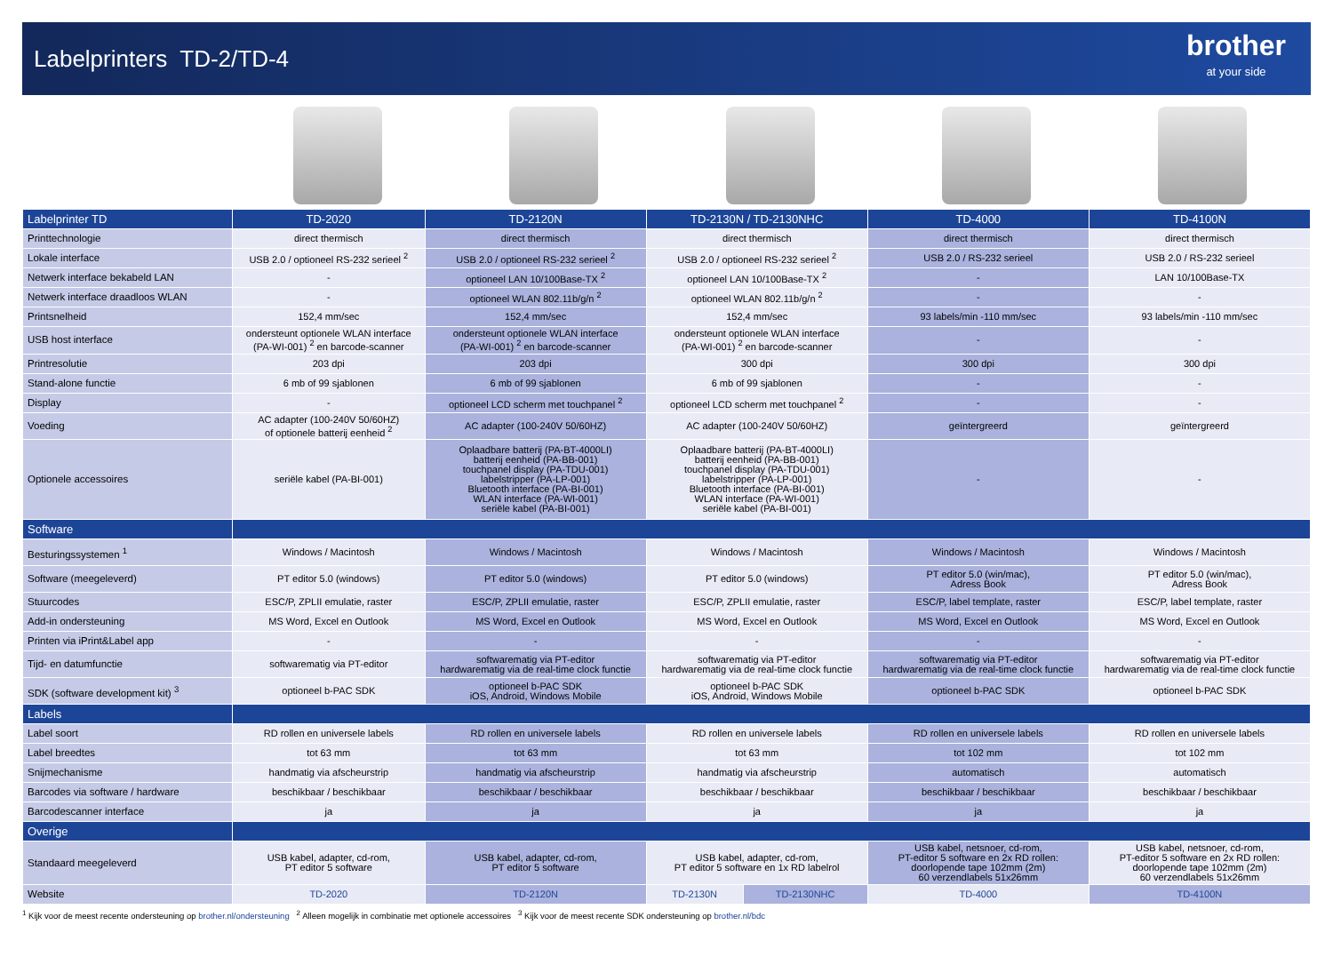Labelprinters TD-2/TD-4
brother
at your side
| Labelprinter TD | TD-2020 | TD-2120N | TD-2130N / TD-2130NHC | | TD-4000 | TD-4100N |
| --- | --- | --- | --- | --- | --- | --- |
| Printtechnologie | direct thermisch | direct thermisch | direct thermisch | | direct thermisch | direct thermisch |
| Lokale interface | USB 2.0 / optioneel RS-232 serieel <sup>2</sup> | USB 2.0 / optioneel RS-232 serieel <sup>2</sup> | USB 2.0 / optioneel RS-232 serieel <sup>2</sup> | | USB 2.0 / RS-232 serieel | USB 2.0 / RS-232 serieel |
| Netwerk interface bekabeld LAN | - | optioneel LAN 10/100Base-TX <sup>2</sup> | optioneel LAN 10/100Base-TX <sup>2</sup> | | - | LAN 10/100Base-TX |
| Netwerk interface draadloos WLAN | - | optioneel WLAN 802.11b/g/n <sup>2</sup> | optioneel WLAN 802.11b/g/n <sup>2</sup> | | - | - |
| Printsnelheid | 152,4 mm/sec | 152,4 mm/sec | 152,4 mm/sec | | 93 labels/min -110 mm/sec | 93 labels/min -110 mm/sec |
| USB host interface | ondersteunt optionele WLAN interface (PA-WI-001) <sup>2</sup> en barcode-scanner | ondersteunt optionele WLAN interface (PA-WI-001) <sup>2</sup> en barcode-scanner | ondersteunt optionele WLAN interface (PA-WI-001) <sup>2</sup> en barcode-scanner | | - | - |
| Printresolutie | 203 dpi | 203 dpi | 300 dpi | | 300 dpi | 300 dpi |
| Stand-alone functie | 6 mb of 99 sjablonen | 6 mb of 99 sjablonen | 6 mb of 99 sjablonen | | - | - |
| Display | - | optioneel LCD scherm met touchpanel <sup>2</sup> | optioneel LCD scherm met touchpanel <sup>2</sup> | | - | - |
| Voeding | AC adapter (100-240V 50/60HZ) of optionele batterij eenheid <sup>2</sup> | AC adapter (100-240V 50/60HZ) | AC adapter (100-240V 50/60HZ) | | geïntergreerd | geïntergreerd |
| Optionele accessoires | seriële kabel (PA-BI-001) | Oplaadbare batterij (PA-BT-4000LI) batterij eenheid (PA-BB-001) touchpanel display (PA-TDU-001) labelstripper (PA-LP-001) Bluetooth interface (PA-BI-001) WLAN interface (PA-WI-001) seriële kabel (PA-BI-001) | Oplaadbare batterij (PA-BT-4000LI) batterij eenheid (PA-BB-001) touchpanel display (PA-TDU-001) labelstripper (PA-LP-001) Bluetooth interface (PA-BI-001) WLAN interface (PA-WI-001) seriële kabel (PA-BI-001) | | - | - |
| Software | | | | | | |
| Besturingssystemen <sup>1</sup> | Windows / Macintosh | Windows / Macintosh | Windows / Macintosh | | Windows / Macintosh | Windows / Macintosh |
| Software (meegeleverd) | PT editor 5.0 (windows) | PT editor 5.0 (windows) | PT editor 5.0 (windows) | | PT editor 5.0 (win/mac), Adress Book | PT editor 5.0 (win/mac), Adress Book |
| Stuurcodes | ESC/P, ZPLII emulatie, raster | ESC/P, ZPLII emulatie, raster | ESC/P, ZPLII emulatie, raster | | ESC/P, label template, raster | ESC/P, label template, raster |
| Add-in ondersteuning | MS Word, Excel en Outlook | MS Word, Excel en Outlook | MS Word, Excel en Outlook | | MS Word, Excel en Outlook | MS Word, Excel en Outlook |
| Printen via iPrint&Label app | - | - | - | | - | - |
| Tijd- en datumfunctie | softwarematig via PT-editor | softwarematig via PT-editor hardwarematig via de real-time clock functie | softwarematig via PT-editor hardwarematig via de real-time clock functie | | softwarematig via PT-editor hardwarematig via de real-time clock functie | softwarematig via PT-editor hardwarematig via de real-time clock functie |
| SDK (software development kit) <sup>3</sup> | optioneel b-PAC SDK | optioneel b-PAC SDK iOS, Android, Windows Mobile | optioneel b-PAC SDK iOS, Android, Windows Mobile | | optioneel b-PAC SDK | optioneel b-PAC SDK |
| Labels | | | | | | |
| Label soort | RD rollen en universele labels | RD rollen en universele labels | RD rollen en universele labels | | RD rollen en universele labels | RD rollen en universele labels |
| Label breedtes | tot 63 mm | tot 63 mm | tot 63 mm | | tot 102 mm | tot 102 mm |
| Snijmechanisme | handmatig via afscheurstrip | handmatig via afscheurstrip | handmatig via afscheurstrip | | automatisch | automatisch |
| Barcodes via software / hardware | beschikbaar / beschikbaar | beschikbaar / beschikbaar | beschikbaar / beschikbaar | | beschikbaar / beschikbaar | beschikbaar / beschikbaar |
| Barcodescanner interface | ja | ja | ja | | ja | ja |
| Overige | | | | | | |
| Standaard meegeleverd | USB kabel, adapter, cd-rom, PT editor 5 software | USB kabel, adapter, cd-rom, PT editor 5 software | USB kabel, adapter, cd-rom, PT editor 5 software en 1x RD labelrol | | USB kabel, netsnoer, cd-rom, PT-editor 5 software en 2x RD rollen: doorlopende tape 102mm (2m) 60 verzendlabels 51x26mm | USB kabel, netsnoer, cd-rom, PT-editor 5 software en 2x RD rollen: doorlopende tape 102mm (2m) 60 verzendlabels 51x26mm |
| Website | TD-2020 | TD-2120N | TD-2130N | TD-2130NHC | TD-4000 | TD-4100N |
<sup>1</sup> Kijk voor de meest recente ondersteuning op brother.nl/ondersteuning <sup>2</sup> Alleen mogelijk in combinatie met optionele accessoires <sup>3</sup> Kijk voor de meest recente SDK ondersteuning op brother.nl/bdc